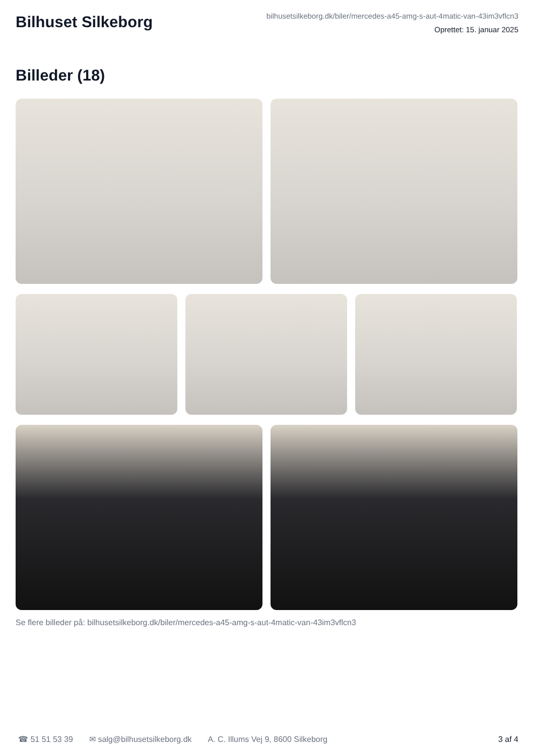Bilhuset Silkeborg
bilhusetsilkeborg.dk/biler/mercedes-a45-amg-s-aut-4matic-van-43im3vflcn3
Oprettet: 15. januar 2025
Billeder (18)
Se flere billeder på: bilhusetsilkeborg.dk/biler/mercedes-a45-amg-s-aut-4matic-van-43im3vflcn3
☎ 51 51 53 39 ✉ salg@bilhusetsilkeborg.dk A. C. Illums Vej 9, 8600 Silkeborg 3 af 4